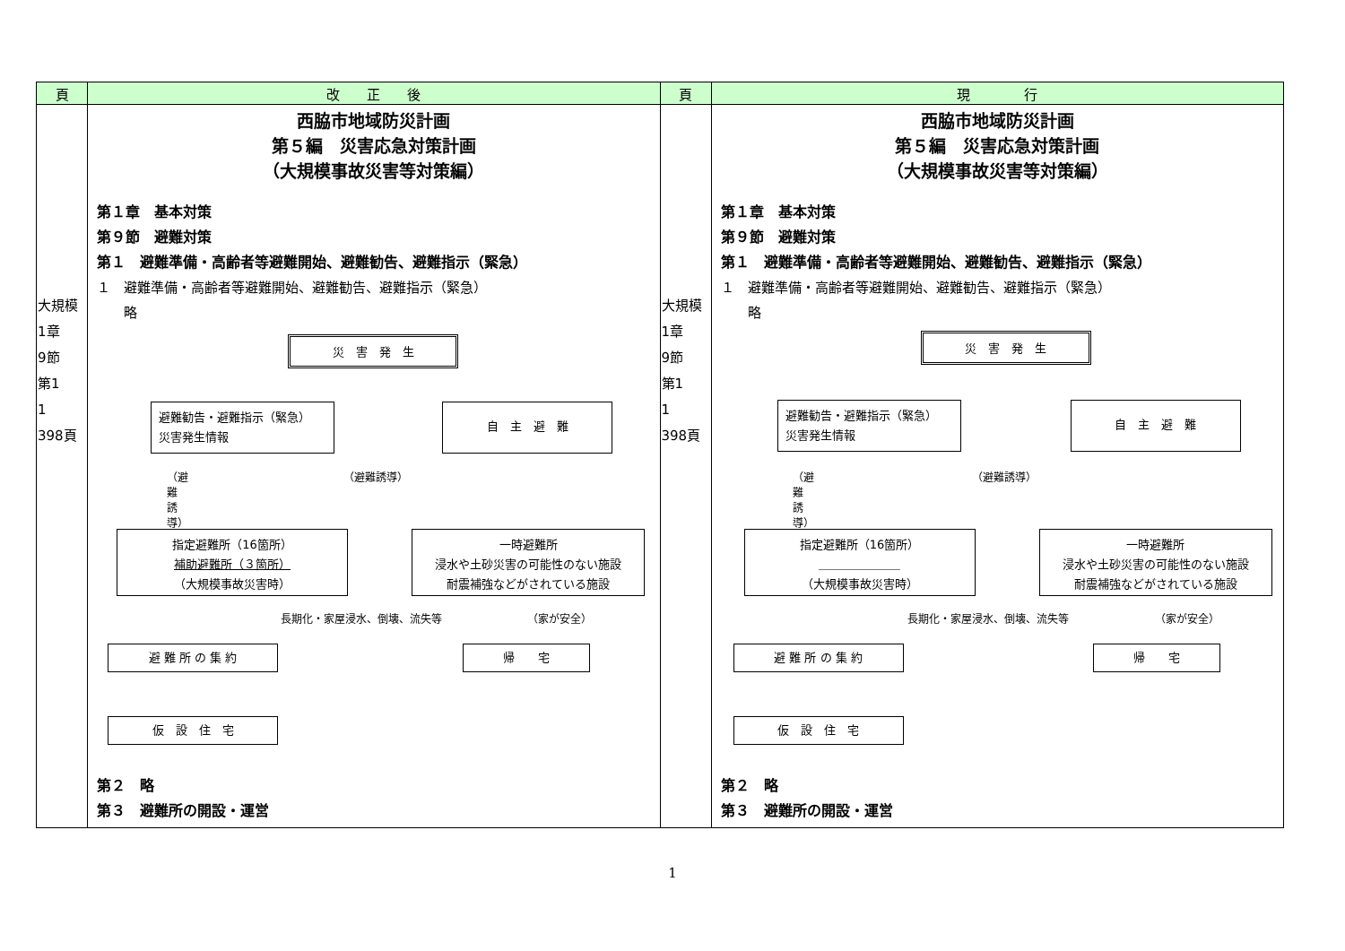| 頁 | 改 正 後 | 頁 | 現 行 |
| --- | --- | --- | --- |
| 大規模 1章 9節 第1 1 398頁 | 西脇市地域防災計画 第５編 災害応急対策計画 （大規模事故災害等対策編） 第１章 基本対策 第９節 避難対策 第１ 避難準備・高齢者等避難開始、避難勧告、避難指示（緊急） １ 避難準備・高齢者等避難開始、避難勧告、避難指示（緊急） 略 災 害 発 生 避難勧告・避難指示（緊急） 災害発生情報 自 主 避 難 （避難誘導） （避難誘導） 指定避難所（16箇所） 補助避難所（３箇所） （大規模事故災害時） 一時避難所 浸水や土砂災害の可能性のない施設 耐震補強などがされている施設 長期化・家屋浸水、倒壊、流失等 （家が安全） 避 難 所 の 集 約 帰 宅 仮 設 住 宅 第２ 略 第３ 避難所の開設・運営 | 大規模 1章 9節 第1 1 398頁 | 西脇市地域防災計画 第５編 災害応急対策計画 （大規模事故災害等対策編） 第１章 基本対策 第９節 避難対策 第１ 避難準備・高齢者等避難開始、避難勧告、避難指示（緊急） １ 避難準備・高齢者等避難開始、避難勧告、避難指示（緊急） 略 災 害 発 生 避難勧告・避難指示（緊急） 災害発生情報 自 主 避 難 （避難誘導） （避難誘導） 指定避難所（16箇所） ＿＿＿＿＿＿＿ （大規模事故災害時） 一時避難所 浸水や土砂災害の可能性のない施設 耐震補強などがされている施設 長期化・家屋浸水、倒壊、流失等 （家が安全） 避 難 所 の 集 約 帰 宅 仮 設 住 宅 第２ 略 第３ 避難所の開設・運営 |
1